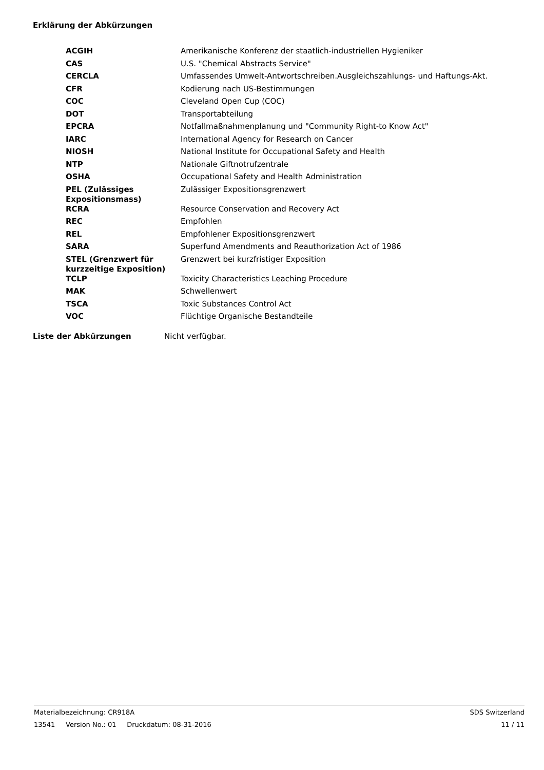Erklärung der Abkürzungen
| ACGIH | Amerikanische Konferenz der staatlich-industriellen Hygieniker |
| CAS | U.S. "Chemical Abstracts Service" |
| CERCLA | Umfassendes Umwelt-Antwortschreiben.Ausgleichszahlungs- und Haftungs-Akt. |
| CFR | Kodierung nach US-Bestimmungen |
| COC | Cleveland Open Cup (COC) |
| DOT | Transportabteilung |
| EPCRA | Notfallmaßnahmenplanung und "Community Right-to Know Act" |
| IARC | International Agency for Research on Cancer |
| NIOSH | National Institute for Occupational Safety and Health |
| NTP | Nationale Giftnotrufzentrale |
| OSHA | Occupational Safety and Health Administration |
| PEL (Zulässiges Expositionsmass) | Zulässiger Expositionsgrenzwert |
| RCRA | Resource Conservation and Recovery Act |
| REC | Empfohlen |
| REL | Empfohlener Expositionsgrenzwert |
| SARA | Superfund Amendments and Reauthorization Act of 1986 |
| STEL (Grenzwert für kurzzeitige Exposition) | Grenzwert bei kurzfristiger Exposition |
| TCLP | Toxicity Characteristics Leaching Procedure |
| MAK | Schwellenwert |
| TSCA | Toxic Substances Control Act |
| VOC | Flüchtige Organische Bestandteile |
Liste der Abkürzungen Nicht verfügbar.
Materialbezeichnung: CR918A SDS Switzerland
13541 Version No.: 01 Druckdatum: 08-31-2016 11 / 11